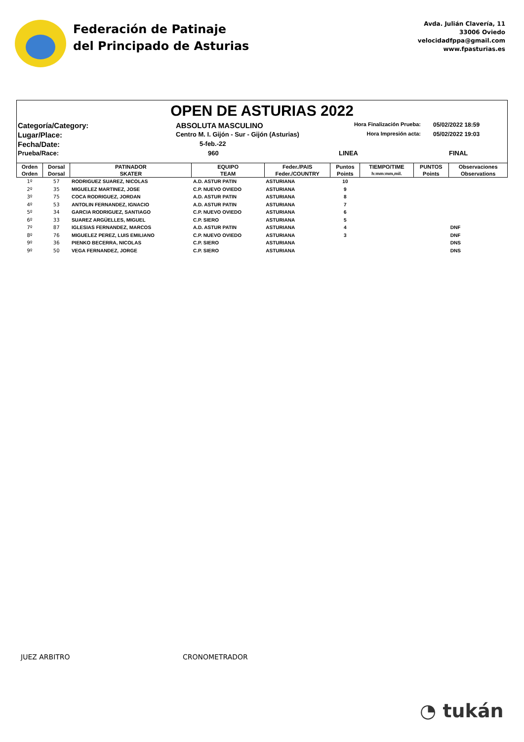Federación de Patinaje
del Principado de Asturias
Avda. Julián Clavería, 11
33006 Oviedo
velocidadfppa@gmail.com
www.fpasturias.es
OPEN DE ASTURIAS 2022
Categoría/Category:
ABSOLUTA MASCULINO
Hora Finalización Prueba:
05/02/2022 18:59
Lugar/Place:
Centro M. I. Gijón - Sur - Gijón (Asturias)
Hora Impresión acta:
05/02/2022 19:03
Fecha/Date:
5-feb.-22
Prueba/Race:
960
LINEA
FINAL
| Orden | Dorsal | PATINADOR | EQUIPO | Feder./PAIS | Puntos | TIEMPO/TIME | PUNTOS | Observaciones |
| --- | --- | --- | --- | --- | --- | --- | --- | --- |
| Orden | Dorsal | SKATER | TEAM | Feder./COUNTRY | Points | h:mm:mm,mil. | Points | Observations |
| 1º | 57 | RODRIGUEZ SUAREZ, NICOLAS | A.D. ASTUR PATIN | ASTURIANA | 10 | | | |
| 2º | 35 | MIGUELEZ MARTINEZ, JOSE | C.P. NUEVO OVIEDO | ASTURIANA | 9 | | | |
| 3º | 75 | COCA RODRIGUEZ, JORDAN | A.D. ASTUR PATIN | ASTURIANA | 8 | | | |
| 4º | 53 | ANTOLIN FERNANDEZ, IGNACIO | A.D. ASTUR PATIN | ASTURIANA | 7 | | | |
| 5º | 34 | GARCIA RODRIGUEZ, SANTIAGO | C.P. NUEVO OVIEDO | ASTURIANA | 6 | | | |
| 6º | 33 | SUAREZ ARGÜELLES, MIGUEL | C.P. SIERO | ASTURIANA | 5 | | | |
| 7º | 87 | IGLESIAS FERNANDEZ, MARCOS | A.D. ASTUR PATIN | ASTURIANA | 4 | | | DNF |
| 8º | 76 | MIGUELEZ PEREZ, LUIS EMILIANO | C.P. NUEVO OVIEDO | ASTURIANA | 3 | | | DNF |
| 9º | 36 | PIENKO BECERRA, NICOLAS | C.P. SIERO | ASTURIANA | | | | DNS |
| 9º | 50 | VEGA FERNANDEZ, JORGE | C.P. SIERO | ASTURIANA | | | | DNS |
JUEZ ARBITRO CRONOMETRADOR
◔ tukán